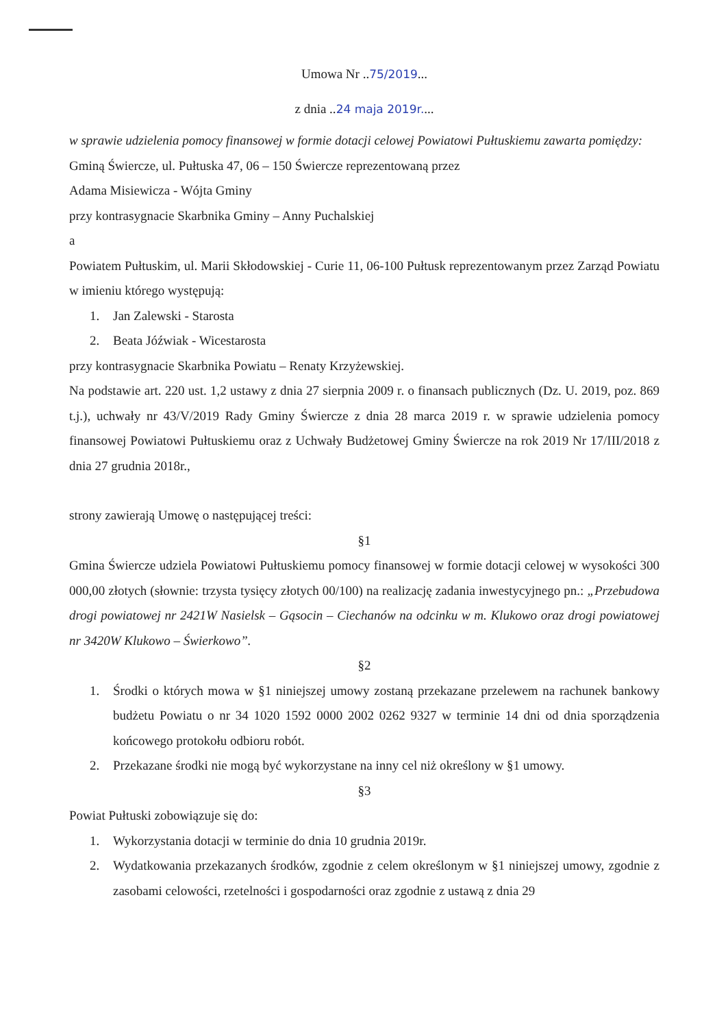Umowa Nr ..75/2019...
z dnia ..24 maja 2019r....
w sprawie udzielenia pomocy finansowej w formie dotacji celowej Powiatowi Pułtuskiemu zawarta pomiędzy:
Gminą Świercze, ul. Pułtuska 47, 06 – 150 Świercze reprezentowaną przez
Adama Misiewicza - Wójta Gminy
przy kontrasygnacie Skarbnika Gminy – Anny Puchalskiej
a
Powiatem Pułtuskim, ul. Marii Skłodowskiej - Curie 11, 06-100 Pułtusk reprezentowanym przez Zarząd Powiatu w imieniu którego występują:
1. Jan Zalewski - Starosta
2. Beata Jóźwiak - Wicestarosta
przy kontrasygnacie Skarbnika Powiatu – Renaty Krzyżewskiej.
Na podstawie art. 220 ust. 1,2 ustawy z dnia 27 sierpnia 2009 r. o finansach publicznych (Dz. U. 2019, poz. 869 t.j.), uchwały nr 43/V/2019 Rady Gminy Świercze z dnia 28 marca 2019 r. w sprawie udzielenia pomocy finansowej Powiatowi Pułtuskiemu oraz z Uchwały Budżetowej Gminy Świercze na rok 2019 Nr 17/III/2018 z dnia 27 grudnia 2018r.,
strony zawierają Umowę o następującej treści:
§1
Gmina Świercze udziela Powiatowi Pułtuskiemu pomocy finansowej w formie dotacji celowej w wysokości 300 000,00 złotych (słownie: trzysta tysięcy złotych 00/100) na realizację zadania inwestycyjnego pn.: „Przebudowa drogi powiatowej nr 2421W Nasielsk – Gąsocin – Ciechanów na odcinku w m. Klukowo oraz drogi powiatowej nr 3420W Klukowo – Świerkowo”.
§2
1. Środki o których mowa w §1 niniejszej umowy zostaną przekazane przelewem na rachunek bankowy budżetu Powiatu o nr 34 1020 1592 0000 2002 0262 9327 w terminie 14 dni od dnia sporządzenia końcowego protokołu odbioru robót.
2. Przekazane środki nie mogą być wykorzystane na inny cel niż określony w §1 umowy.
§3
Powiat Pułtuski zobowiązuje się do:
1. Wykorzystania dotacji w terminie do dnia 10 grudnia 2019r.
2. Wydatkowania przekazanych środków, zgodnie z celem określonym w §1 niniejszej umowy, zgodnie z zasobami celowości, rzetelności i gospodarności oraz zgodnie z ustawą z dnia 29